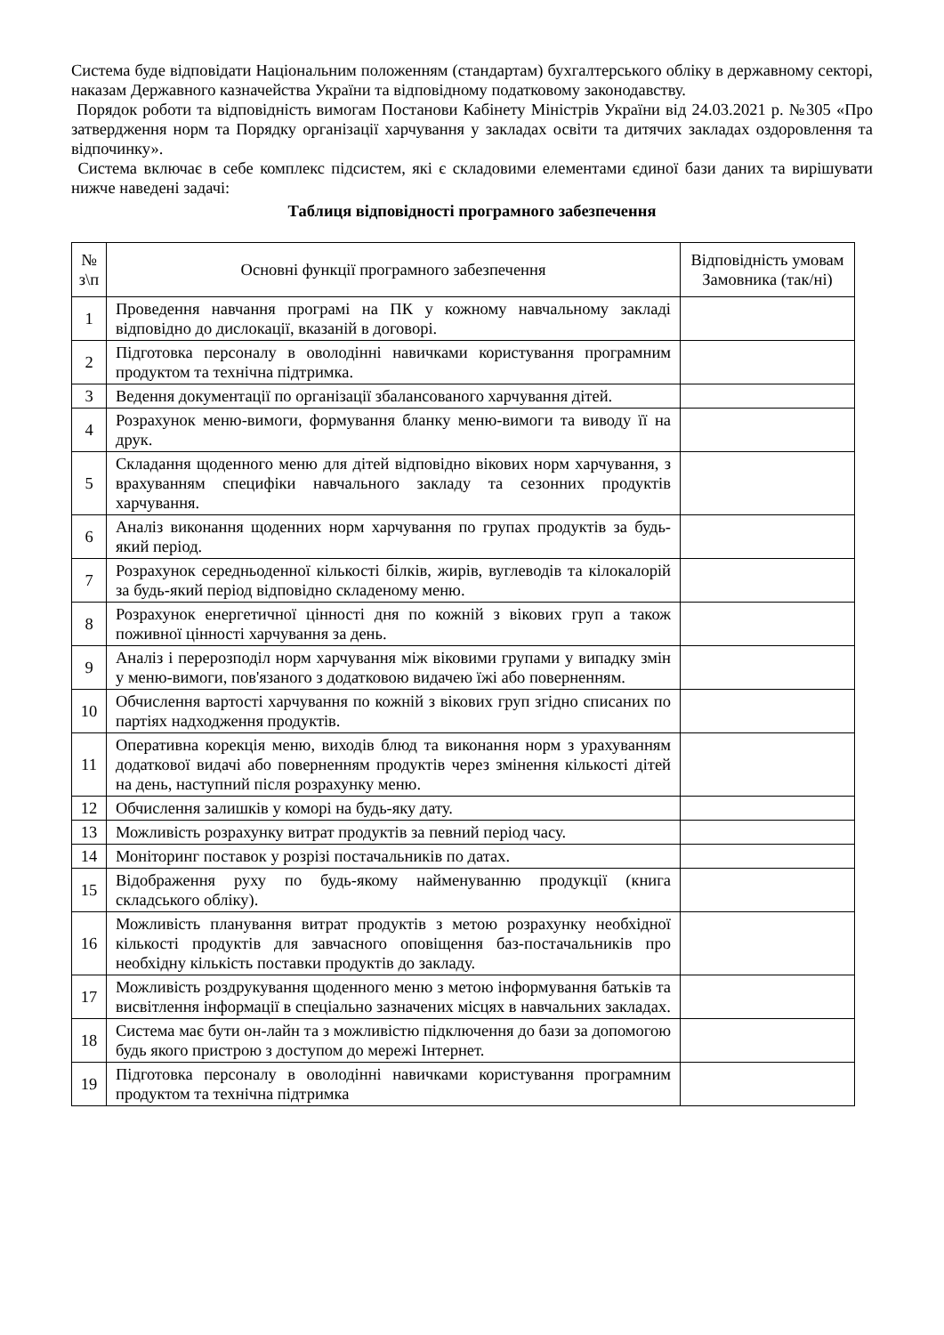Система буде відповідати Національним положенням (стандартам) бухгалтерського обліку в державному секторі, наказам Державного казначейства України та відповідному податковому законодавству.
Порядок роботи та відповідність вимогам Постанови Кабінету Міністрів України від 24.03.2021 р. №305 «Про затвердження норм та Порядку організації харчування у закладах освіти та дитячих закладах оздоровлення та відпочинку».
Система включає в себе комплекс підсистем, які є складовими елементами єдиної бази даних та вирішувати нижче наведені задачі:
Таблиця відповідності програмного забезпечення
| № з\п | Основні функції програмного забезпечення | Відповідність умовам Замовника (так/ні) |
| --- | --- | --- |
| 1 | Проведення навчання програмі на ПК у кожному навчальному закладі відповідно до дислокації, вказаній в договорі. | |
| 2 | Підготовка персоналу в оволодінні навичками користування програмним продуктом та технічна підтримка. | |
| 3 | Ведення документації по організації збалансованого харчування дітей. | |
| 4 | Розрахунок меню-вимоги, формування бланку меню-вимоги та виводу її на друк. | |
| 5 | Складання щоденного меню для дітей відповідно вікових норм харчування, з врахуванням специфіки навчального закладу та сезонних продуктів харчування. | |
| 6 | Аналіз виконання щоденних норм харчування по групах продуктів за будь-який період. | |
| 7 | Розрахунок середньоденної кількості білків, жирів, вуглеводів та кілокалорій за будь-який період відповідно складеному меню. | |
| 8 | Розрахунок енергетичної цінності дня по кожній з вікових груп а також поживної цінності харчування за день. | |
| 9 | Аналіз і перерозподіл норм харчування між віковими групами у випадку змін у меню-вимоги, пов'язаного з додатковою видачею їжі або поверненням. | |
| 10 | Обчислення вартості харчування по кожній з вікових груп згідно списаних по партіях надходження продуктів. | |
| 11 | Оперативна корекція меню, виходів блюд та виконання норм з урахуванням додаткової видачі або поверненням продуктів через змінення кількості дітей на день, наступний після розрахунку меню. | |
| 12 | Обчислення залишків у коморі на будь-яку дату. | |
| 13 | Можливість розрахунку витрат продуктів за певний період часу. | |
| 14 | Моніторинг поставок у розрізі постачальників по датах. | |
| 15 | Відображення руху по будь-якому найменуванню продукції (книга складського обліку). | |
| 16 | Можливість планування витрат продуктів з метою розрахунку необхідної кількості продуктів для завчасного оповіщення баз-постачальників про необхідну кількість поставки продуктів до закладу. | |
| 17 | Можливість роздрукування щоденного меню з метою інформування батьків та висвітлення інформації в спеціально зазначених місцях в навчальних закладах. | |
| 18 | Система має бути он-лайн та з можливістю підключення до бази за допомогою будь якого пристрою з доступом до мережі Інтернет. | |
| 19 | Підготовка персоналу в оволодінні навичками користування програмним продуктом та технічна підтримка | |